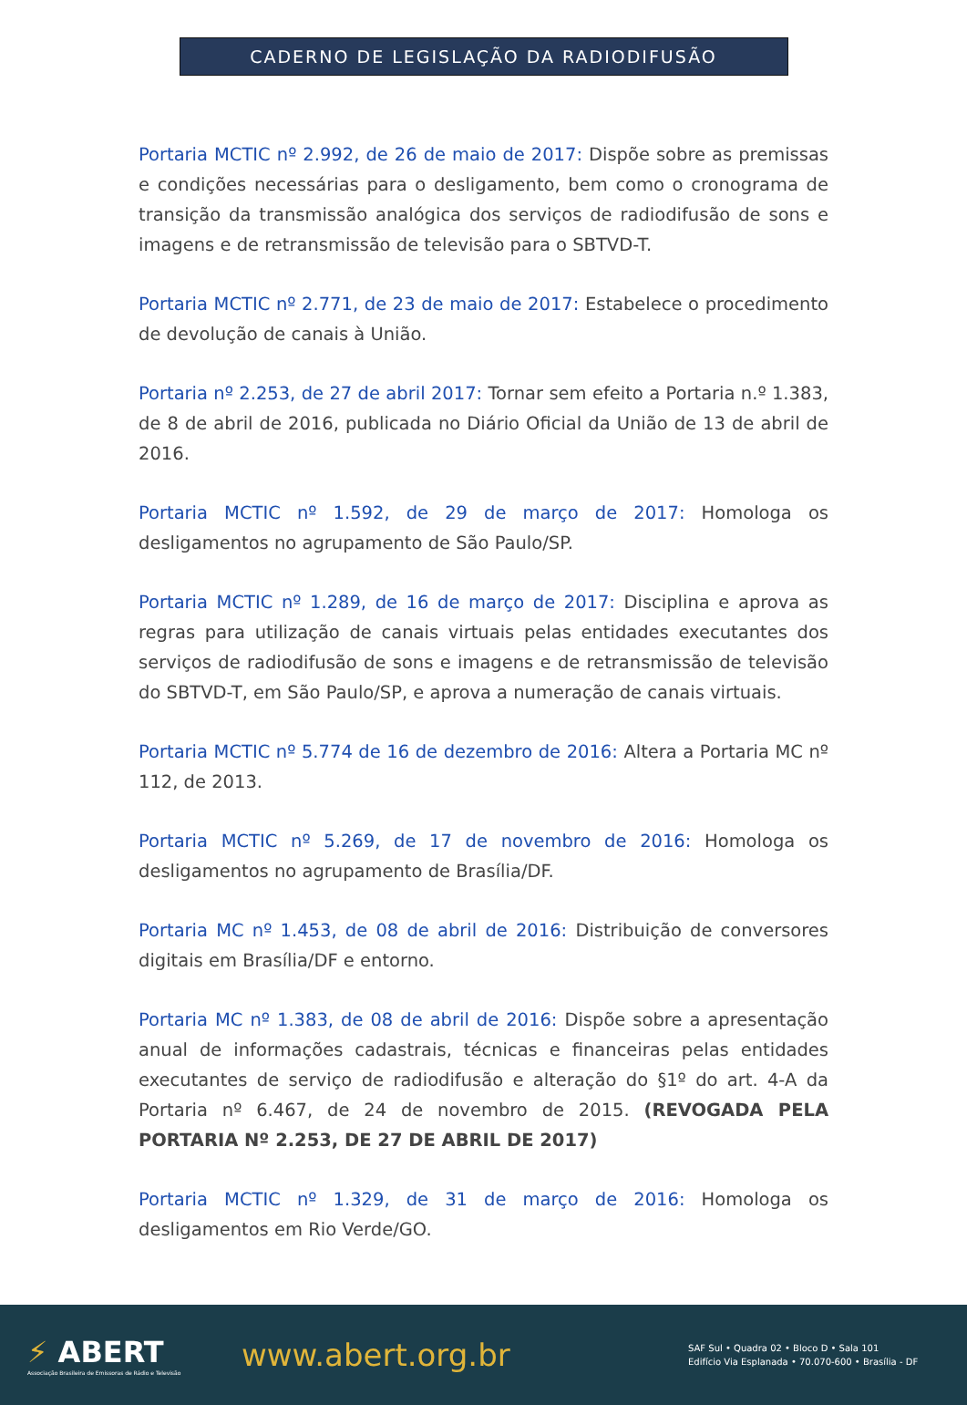CADERNO DE LEGISLAÇÃO DA RADIODIFUSÃO
Portaria MCTIC nº 2.992, de 26 de maio de 2017: Dispõe sobre as premissas e condições necessárias para o desligamento, bem como o cronograma de transição da transmissão analógica dos serviços de radiodifusão de sons e imagens e de retransmissão de televisão para o SBTVD-T.
Portaria MCTIC nº 2.771, de 23 de maio de 2017: Estabelece o procedimento de devolução de canais à União.
Portaria nº 2.253, de 27 de abril 2017: Tornar sem efeito a Portaria n.º 1.383, de 8 de abril de 2016, publicada no Diário Oficial da União de 13 de abril de 2016.
Portaria MCTIC nº 1.592, de 29 de março de 2017: Homologa os desligamentos no agrupamento de São Paulo/SP.
Portaria MCTIC nº 1.289, de 16 de março de 2017: Disciplina e aprova as regras para utilização de canais virtuais pelas entidades executantes dos serviços de radiodifusão de sons e imagens e de retransmissão de televisão do SBTVD-T, em São Paulo/SP, e aprova a numeração de canais virtuais.
Portaria MCTIC nº 5.774 de 16 de dezembro de 2016: Altera a Portaria MC nº 112, de 2013.
Portaria MCTIC nº 5.269, de 17 de novembro de 2016: Homologa os desligamentos no agrupamento de Brasília/DF.
Portaria MC nº 1.453, de 08 de abril de 2016: Distribuição de conversores digitais em Brasília/DF e entorno.
Portaria MC nº 1.383, de 08 de abril de 2016: Dispõe sobre a apresentação anual de informações cadastrais, técnicas e financeiras pelas entidades executantes de serviço de radiodifusão e alteração do §1º do art. 4-A da Portaria nº 6.467, de 24 de novembro de 2015. (REVOGADA PELA PORTARIA Nº 2.253, DE 27 DE ABRIL DE 2017)
Portaria MCTIC nº 1.329, de 31 de março de 2016: Homologa os desligamentos em Rio Verde/GO.
⚡ ABERT
Associação Brasileira de Emissoras de Rádio e Televisão
www.abert.org.br
SAF Sul • Quadra 02 • Bloco D • Sala 101
Edifício Via Esplanada • 70.070-600 • Brasília - DF